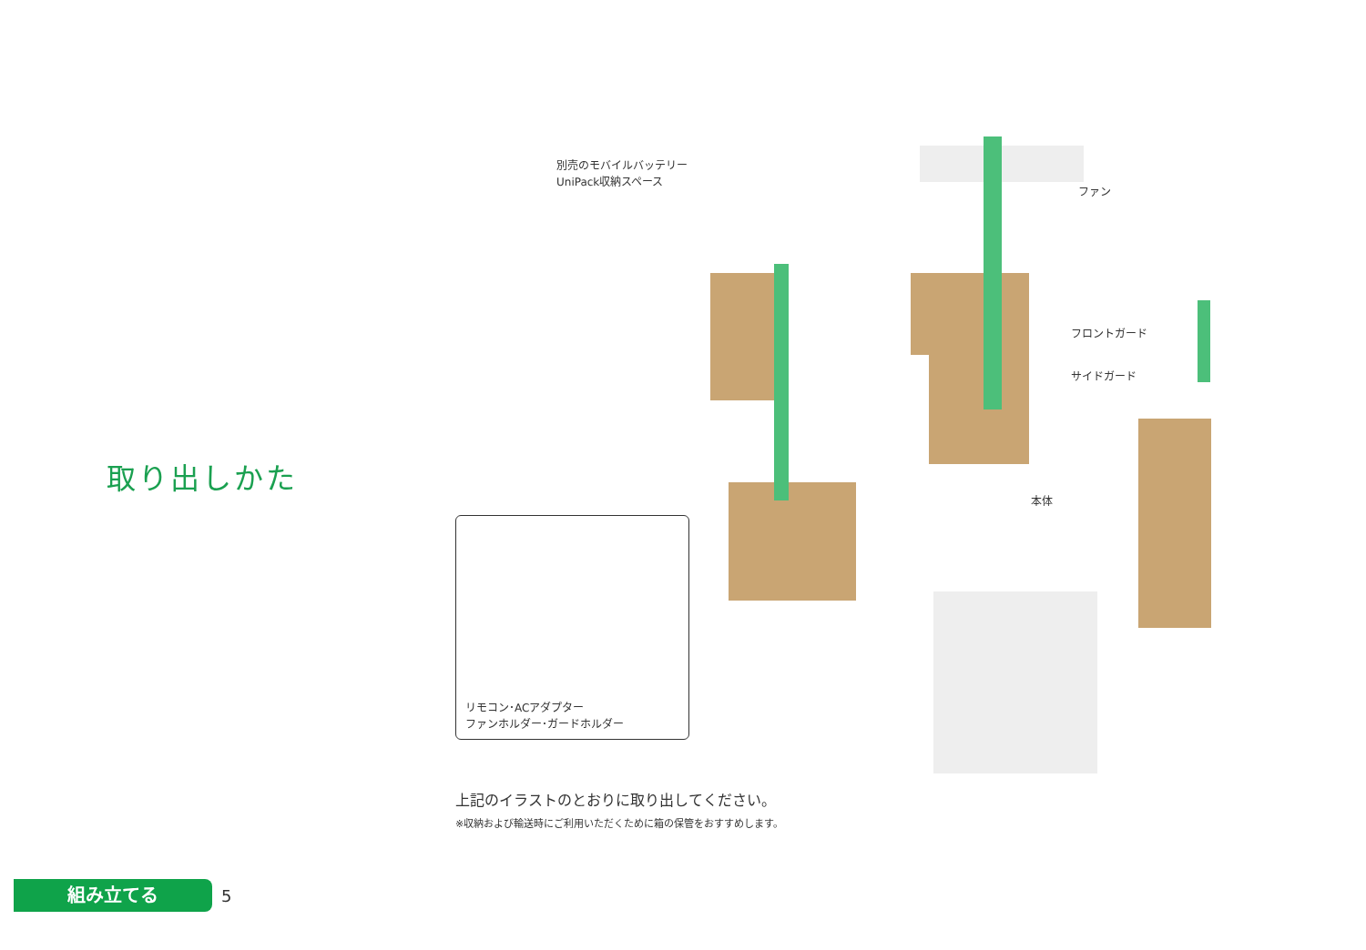取り出しかた
別売のモバイルバッテリー
UniPack収納スペース
ファン
フロントガード
サイドガード
本体
リモコン･ACアダプター
ファンホルダー･ガードホルダー
上記のイラストのとおりに取り出してください。
※収納および輸送時にご利用いただくために箱の保管をおすすめします。
組み立てる
5